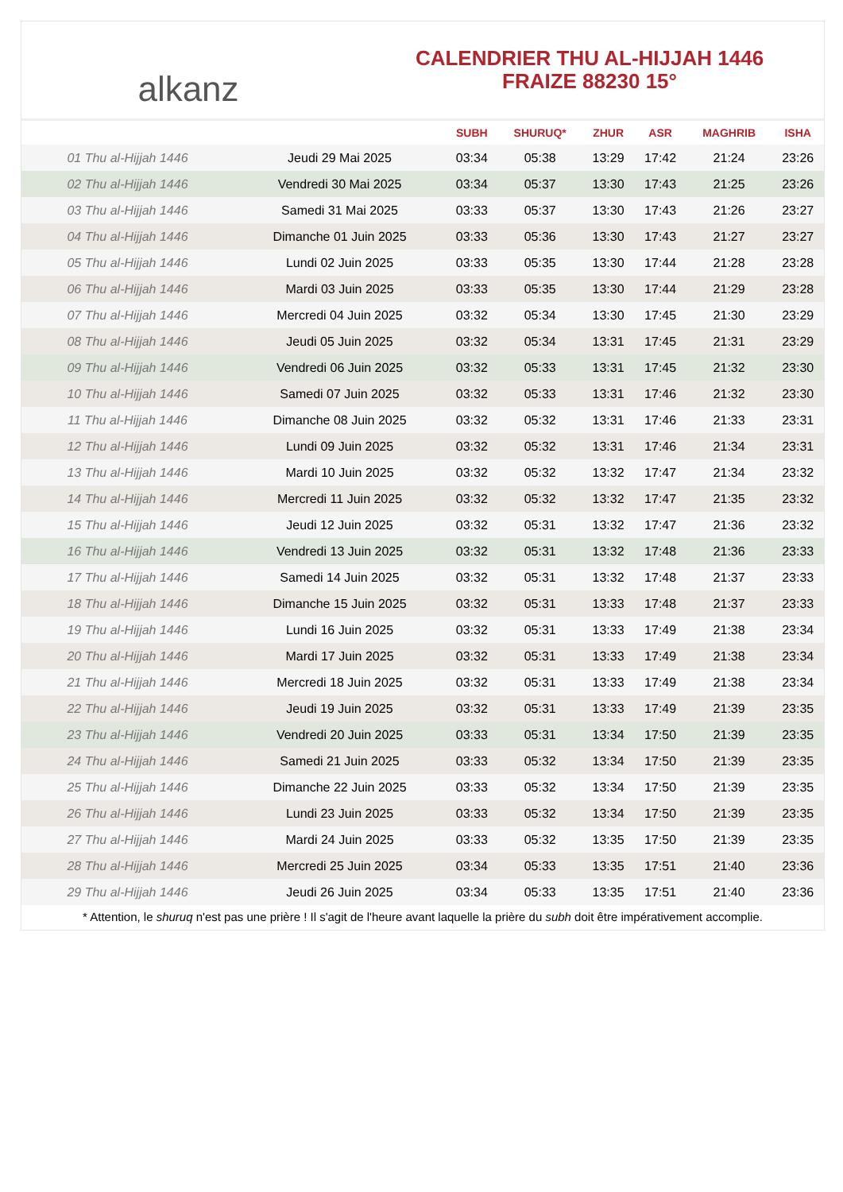alkanz
CALENDRIER THU AL-HIJJAH 1446
FRAIZE 88230 15°
| | | SUBH | SHURUQ* | ZHUR | ASR | MAGHRIB | ISHA |
| --- | --- | --- | --- | --- | --- | --- | --- |
| 01 Thu al-Hijjah 1446 | Jeudi 29 Mai 2025 | 03:34 | 05:38 | 13:29 | 17:42 | 21:24 | 23:26 |
| 02 Thu al-Hijjah 1446 | Vendredi 30 Mai 2025 | 03:34 | 05:37 | 13:30 | 17:43 | 21:25 | 23:26 |
| 03 Thu al-Hijjah 1446 | Samedi 31 Mai 2025 | 03:33 | 05:37 | 13:30 | 17:43 | 21:26 | 23:27 |
| 04 Thu al-Hijjah 1446 | Dimanche 01 Juin 2025 | 03:33 | 05:36 | 13:30 | 17:43 | 21:27 | 23:27 |
| 05 Thu al-Hijjah 1446 | Lundi 02 Juin 2025 | 03:33 | 05:35 | 13:30 | 17:44 | 21:28 | 23:28 |
| 06 Thu al-Hijjah 1446 | Mardi 03 Juin 2025 | 03:33 | 05:35 | 13:30 | 17:44 | 21:29 | 23:28 |
| 07 Thu al-Hijjah 1446 | Mercredi 04 Juin 2025 | 03:32 | 05:34 | 13:30 | 17:45 | 21:30 | 23:29 |
| 08 Thu al-Hijjah 1446 | Jeudi 05 Juin 2025 | 03:32 | 05:34 | 13:31 | 17:45 | 21:31 | 23:29 |
| 09 Thu al-Hijjah 1446 | Vendredi 06 Juin 2025 | 03:32 | 05:33 | 13:31 | 17:45 | 21:32 | 23:30 |
| 10 Thu al-Hijjah 1446 | Samedi 07 Juin 2025 | 03:32 | 05:33 | 13:31 | 17:46 | 21:32 | 23:30 |
| 11 Thu al-Hijjah 1446 | Dimanche 08 Juin 2025 | 03:32 | 05:32 | 13:31 | 17:46 | 21:33 | 23:31 |
| 12 Thu al-Hijjah 1446 | Lundi 09 Juin 2025 | 03:32 | 05:32 | 13:31 | 17:46 | 21:34 | 23:31 |
| 13 Thu al-Hijjah 1446 | Mardi 10 Juin 2025 | 03:32 | 05:32 | 13:32 | 17:47 | 21:34 | 23:32 |
| 14 Thu al-Hijjah 1446 | Mercredi 11 Juin 2025 | 03:32 | 05:32 | 13:32 | 17:47 | 21:35 | 23:32 |
| 15 Thu al-Hijjah 1446 | Jeudi 12 Juin 2025 | 03:32 | 05:31 | 13:32 | 17:47 | 21:36 | 23:32 |
| 16 Thu al-Hijjah 1446 | Vendredi 13 Juin 2025 | 03:32 | 05:31 | 13:32 | 17:48 | 21:36 | 23:33 |
| 17 Thu al-Hijjah 1446 | Samedi 14 Juin 2025 | 03:32 | 05:31 | 13:32 | 17:48 | 21:37 | 23:33 |
| 18 Thu al-Hijjah 1446 | Dimanche 15 Juin 2025 | 03:32 | 05:31 | 13:33 | 17:48 | 21:37 | 23:33 |
| 19 Thu al-Hijjah 1446 | Lundi 16 Juin 2025 | 03:32 | 05:31 | 13:33 | 17:49 | 21:38 | 23:34 |
| 20 Thu al-Hijjah 1446 | Mardi 17 Juin 2025 | 03:32 | 05:31 | 13:33 | 17:49 | 21:38 | 23:34 |
| 21 Thu al-Hijjah 1446 | Mercredi 18 Juin 2025 | 03:32 | 05:31 | 13:33 | 17:49 | 21:38 | 23:34 |
| 22 Thu al-Hijjah 1446 | Jeudi 19 Juin 2025 | 03:32 | 05:31 | 13:33 | 17:49 | 21:39 | 23:35 |
| 23 Thu al-Hijjah 1446 | Vendredi 20 Juin 2025 | 03:33 | 05:31 | 13:34 | 17:50 | 21:39 | 23:35 |
| 24 Thu al-Hijjah 1446 | Samedi 21 Juin 2025 | 03:33 | 05:32 | 13:34 | 17:50 | 21:39 | 23:35 |
| 25 Thu al-Hijjah 1446 | Dimanche 22 Juin 2025 | 03:33 | 05:32 | 13:34 | 17:50 | 21:39 | 23:35 |
| 26 Thu al-Hijjah 1446 | Lundi 23 Juin 2025 | 03:33 | 05:32 | 13:34 | 17:50 | 21:39 | 23:35 |
| 27 Thu al-Hijjah 1446 | Mardi 24 Juin 2025 | 03:33 | 05:32 | 13:35 | 17:50 | 21:39 | 23:35 |
| 28 Thu al-Hijjah 1446 | Mercredi 25 Juin 2025 | 03:34 | 05:33 | 13:35 | 17:51 | 21:40 | 23:36 |
| 29 Thu al-Hijjah 1446 | Jeudi 26 Juin 2025 | 03:34 | 05:33 | 13:35 | 17:51 | 21:40 | 23:36 |
* Attention, le shuruq n'est pas une prière ! Il s'agit de l'heure avant laquelle la prière du subh doit être impérativement accomplie.